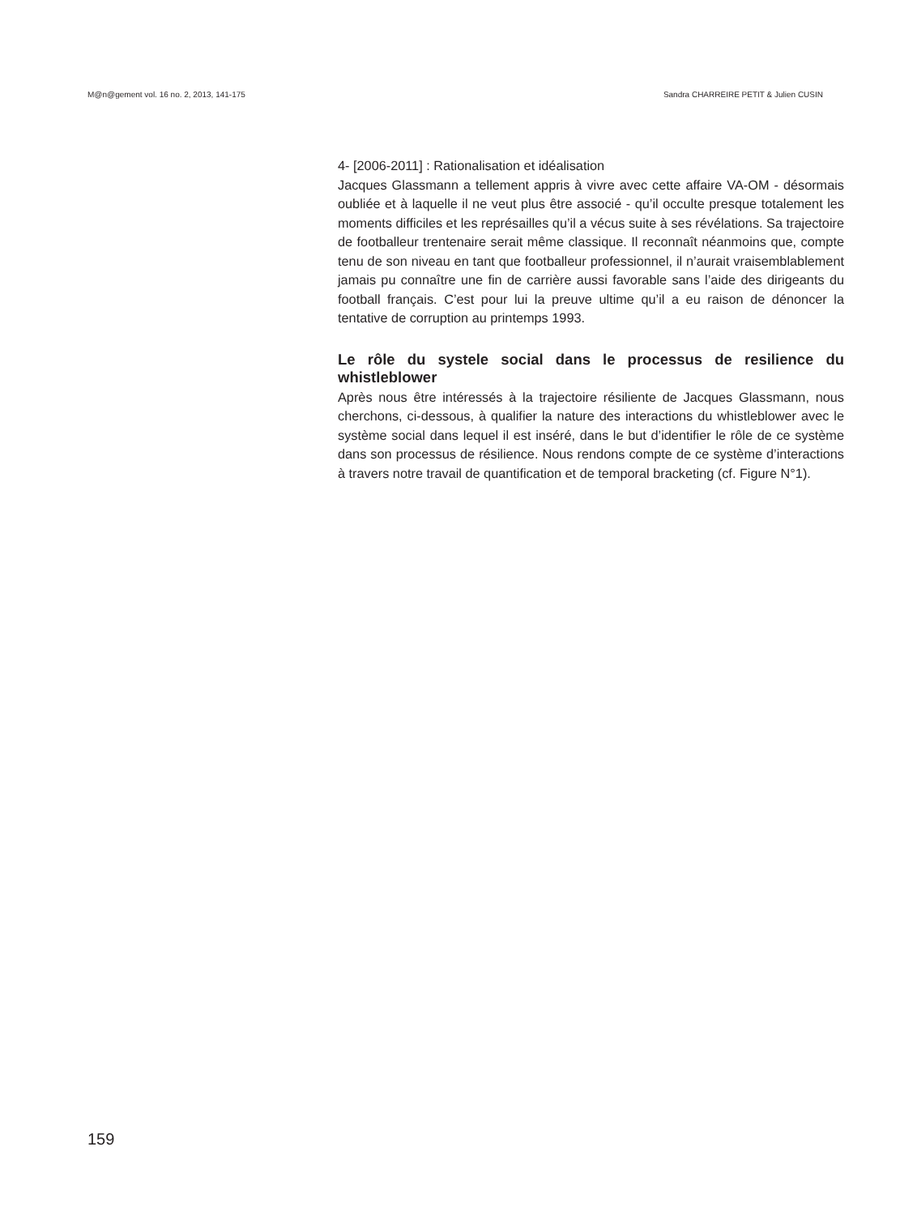M@n@gement vol. 16 no. 2, 2013, 141-175 Sandra CHARREIRE PETIT & Julien CUSIN
4- [2006-2011] : Rationalisation et idéalisation
Jacques Glassmann a tellement appris à vivre avec cette affaire VA-OM - désormais oubliée et à laquelle il ne veut plus être associé - qu’il occulte presque totalement les moments difficiles et les représailles qu’il a vécus suite à ses révélations. Sa trajectoire de footballeur trentenaire serait même classique. Il reconnaît néanmoins que, compte tenu de son niveau en tant que footballeur professionnel, il n’aurait vraisemblablement jamais pu connaître une fin de carrière aussi favorable sans l’aide des dirigeants du football français. C’est pour lui la preuve ultime qu’il a eu raison de dénoncer la tentative de corruption au printemps 1993.
Le rôle du systele social dans le processus de resilience du whistleblower
Après nous être intéressés à la trajectoire résiliente de Jacques Glassmann, nous cherchons, ci-dessous, à qualifier la nature des interactions du whistleblower avec le système social dans lequel il est inséré, dans le but d’identifier le rôle de ce système dans son processus de résilience. Nous rendons compte de ce système d’interactions à travers notre travail de quantification et de temporal bracketing (cf. Figure N°1).
159